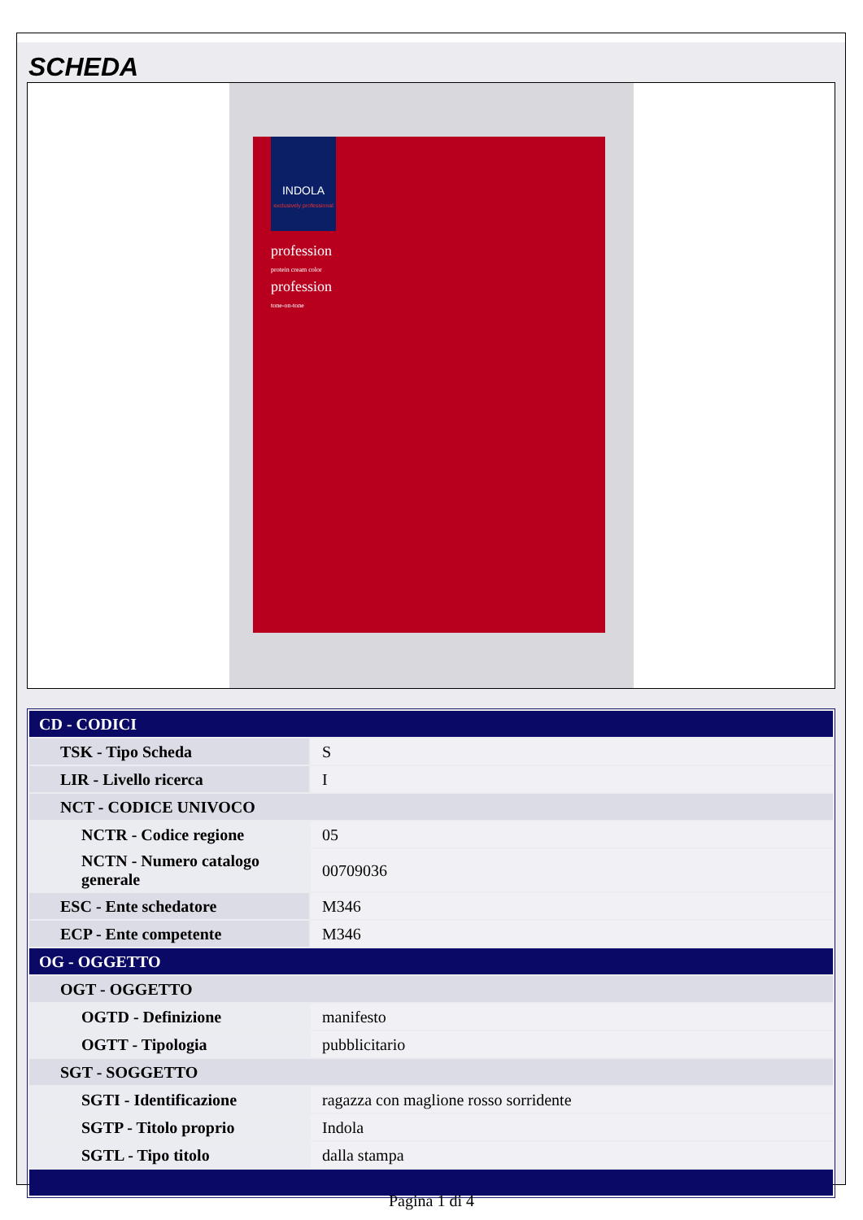SCHEDA
INDOLA
exclusively professional
profession
protein cream color
profession
tone-on-tone
| CD - CODICI | |
| TSK - Tipo Scheda | S |
| LIR - Livello ricerca | I |
| NCT - CODICE UNIVOCO | |
| NCTR - Codice regione | 05 |
| NCTN - Numero catalogo generale | 00709036 |
| ESC - Ente schedatore | M346 |
| ECP - Ente competente | M346 |
| OG - OGGETTO | |
| OGT - OGGETTO | |
| OGTD - Definizione | manifesto |
| OGTT - Tipologia | pubblicitario |
| SGT - SOGGETTO | |
| SGTI - Identificazione | ragazza con maglione rosso sorridente |
| SGTP - Titolo proprio | Indola |
| SGTL - Tipo titolo | dalla stampa |
Pagina 1 di 4